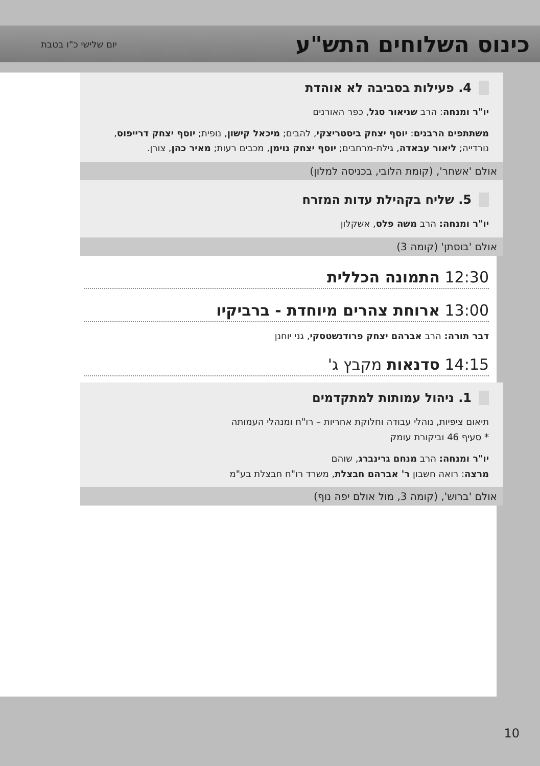כינוס השלוחים התש"ע
יום שלישי כ"ו בטבת
4. פעילות בסביבה לא אוהדת
יו"ר ומנחה: הרב שניאור סגל, כפר האורנים
משתתפים הרבנים: יוסף יצחק ביסטריצקי, להבים; מיכאל קישון, נופית; יוסף יצחק דרייפוס, נורדייה; ליאור עבאדה, גילת-מרחבים; יוסף יצחק נוימן, מכבים רעות; מאיר כהן, צורן.
אולם 'אשחר', (קומת הלובי, בכניסה למלון)
5. שליח בקהילת עדות המזרח
יו"ר ומנחה: הרב משה פלס, אשקלון
אולם 'בוסתן' (קומה 3)
12:30 התמונה הכללית
13:00 ארוחת צהרים מיוחדת - ברביקיו
דבר תורה: הרב אברהם יצחק פרודנשטסקי, גני יוחנן
14:15 סדנאות מקבץ ג'
1. ניהול עמותות למתקדמים
תיאום ציפיות, נוהלי עבודה וחלוקת אחריות – רו"ח ומנהלי העמותה
* סעיף 46 וביקורת עומק
יו"ר ומנחה: הרב מנחם גרינברג, שוהם
מרצה: רואה חשבון ר' אברהם חבצלת, משרד רו"ח חבצלת בע"מ
אולם 'ברוש', (קומה 3, מול אולם יפה נוף)
10